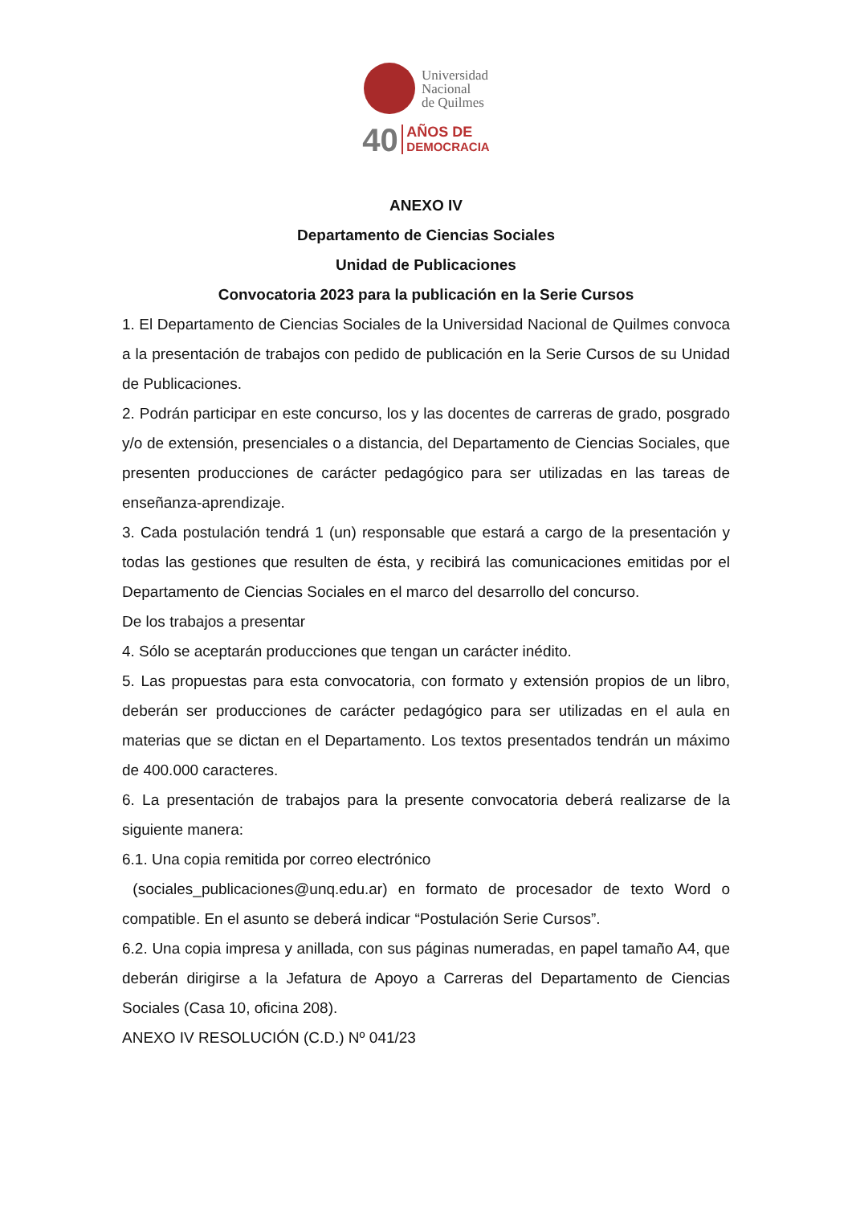Universidad
Nacional
de Quilmes
40 AÑOS DE
DEMOCRACIA
ANEXO IV
Departamento de Ciencias Sociales
Unidad de Publicaciones
Convocatoria 2023 para la publicación en la Serie Cursos
1. El Departamento de Ciencias Sociales de la Universidad Nacional de Quilmes convoca a la presentación de trabajos con pedido de publicación en la Serie Cursos de su Unidad de Publicaciones.
2. Podrán participar en este concurso, los y las docentes de carreras de grado, posgrado y/o de extensión, presenciales o a distancia, del Departamento de Ciencias Sociales, que presenten producciones de carácter pedagógico para ser utilizadas en las tareas de enseñanza-aprendizaje.
3. Cada postulación tendrá 1 (un) responsable que estará a cargo de la presentación y todas las gestiones que resulten de ésta, y recibirá las comunicaciones emitidas por el Departamento de Ciencias Sociales en el marco del desarrollo del concurso.
De los trabajos a presentar
4. Sólo se aceptarán producciones que tengan un carácter inédito.
5. Las propuestas para esta convocatoria, con formato y extensión propios de un libro, deberán ser producciones de carácter pedagógico para ser utilizadas en el aula en materias que se dictan en el Departamento. Los textos presentados tendrán un máximo de 400.000 caracteres.
6. La presentación de trabajos para la presente convocatoria deberá realizarse de la siguiente manera:
6.1. Una copia remitida por correo electrónico
(sociales_publicaciones@unq.edu.ar) en formato de procesador de texto Word o compatible. En el asunto se deberá indicar “Postulación Serie Cursos”.
6.2. Una copia impresa y anillada, con sus páginas numeradas, en papel tamaño A4, que deberán dirigirse a la Jefatura de Apoyo a Carreras del Departamento de Ciencias Sociales (Casa 10, oficina 208).
ANEXO IV RESOLUCIÓN (C.D.) Nº 041/23